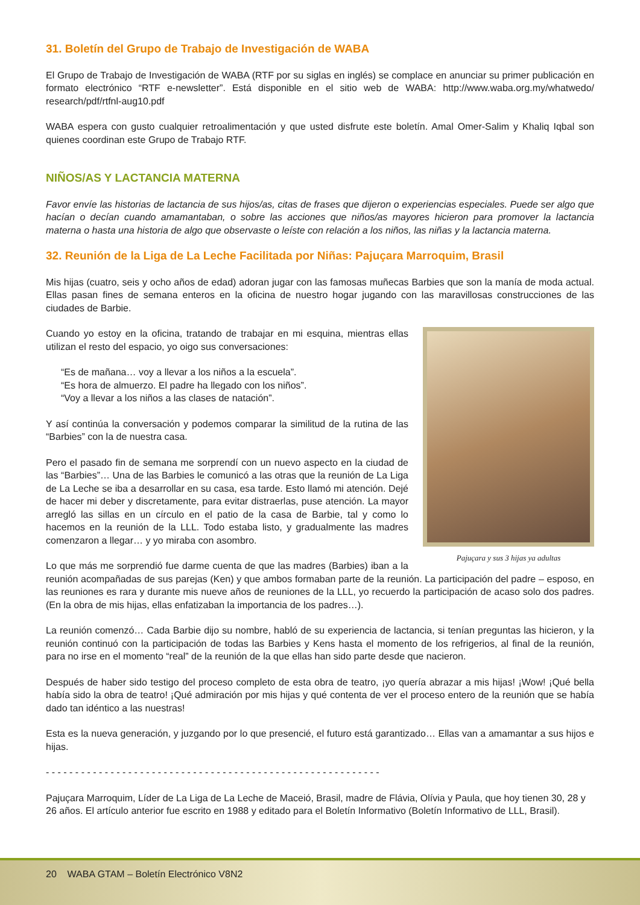31. Boletín del Grupo de Trabajo de Investigación de WABA
El Grupo de Trabajo de Investigación de WABA (RTF por su siglas en inglés) se complace en anunciar su primer publicación en formato electrónico “RTF e-newsletter”. Está disponible en el sitio web de WABA: http://www.waba.org.my/whatwedo/ research/pdf/rtfnl-aug10.pdf
WABA espera con gusto cualquier retroalimentación y que usted disfrute este boletín. Amal Omer-Salim y Khaliq Iqbal son quienes coordinan este Grupo de Trabajo RTF.
NIÑOS/AS Y LACTANCIA MATERNA
Favor envíe las historias de lactancia de sus hijos/as, citas de frases que dijeron o experiencias especiales. Puede ser algo que hacían o decían cuando amamantaban, o sobre las acciones que niños/as mayores hicieron para promover la lactancia materna o hasta una historia de algo que observaste o leíste con relación a los niños, las niñas y la lactancia materna.
32. Reunión de la Liga de La Leche Facilitada por Niñas: Pajuçara Marroquim, Brasil
Mis hijas (cuatro, seis y ocho años de edad) adoran jugar con las famosas muñecas Barbies que son la manía de moda actual. Ellas pasan fines de semana enteros en la oficina de nuestro hogar jugando con las maravillosas construcciones de las ciudades de Barbie.
Pajuçara y sus 3 hijas ya adultas
Cuando yo estoy en la oficina, tratando de trabajar en mi esquina, mientras ellas utilizan el resto del espacio, yo oigo sus conversaciones:
“Es de mañana… voy a llevar a los niños a la escuela”.
“Es hora de almuerzo. El padre ha llegado con los niños”.
“Voy a llevar a los niños a las clases de natación”.
Y así continúa la conversación y podemos comparar la similitud de la rutina de las “Barbies” con la de nuestra casa.
Pero el pasado fin de semana me sorprendí con un nuevo aspecto en la ciudad de las “Barbies”… Una de las Barbies le comunicó a las otras que la reunión de La Liga de La Leche se iba a desarrollar en su casa, esa tarde. Esto llamó mi atención. Dejé de hacer mi deber y discretamente, para evitar distraerlas, puse atención. La mayor arregló las sillas en un círculo en el patio de la casa de Barbie, tal y como lo hacemos en la reunión de la LLL. Todo estaba listo, y gradualmente las madres comenzaron a llegar… y yo miraba con asombro.
Lo que más me sorprendió fue darme cuenta de que las madres (Barbies) iban a la reunión acompañadas de sus parejas (Ken) y que ambos formaban parte de la reunión. La participación del padre – esposo, en las reuniones es rara y durante mis nueve años de reuniones de la LLL, yo recuerdo la participación de acaso solo dos padres. (En la obra de mis hijas, ellas enfatizaban la importancia de los padres…).
La reunión comenzó… Cada Barbie dijo su nombre, habló de su experiencia de lactancia, si tenían preguntas las hicieron, y la reunión continuó con la participación de todas las Barbies y Kens hasta el momento de los refrigerios, al final de la reunión, para no irse en el momento “real” de la reunión de la que ellas han sido parte desde que nacieron.
Después de haber sido testigo del proceso completo de esta obra de teatro, ¡yo quería abrazar a mis hijas! ¡Wow! ¡Qué bella había sido la obra de teatro! ¡Qué admiración por mis hijas y qué contenta de ver el proceso entero de la reunión que se había dado tan idéntico a las nuestras!
Esta es la nueva generación, y juzgando por lo que presencié, el futuro está garantizado… Ellas van a amamantar a sus hijos e hijas.
- - - - - - - - - - - - - - - - - - - - - - - - - - - - - - - - - - - - - - - - - - - - - - - - - - - - - - - - -
Pajuçara Marroquim, Líder de La Liga de La Leche de Maceió, Brasil, madre de Flávia, Olívia y Paula, que hoy tienen 30, 28 y 26 años. El artículo anterior fue escrito en 1988 y editado para el Boletín Informativo (Boletín Informativo de LLL, Brasil).
20 WABA GTAM – Boletín Electrónico V8N2